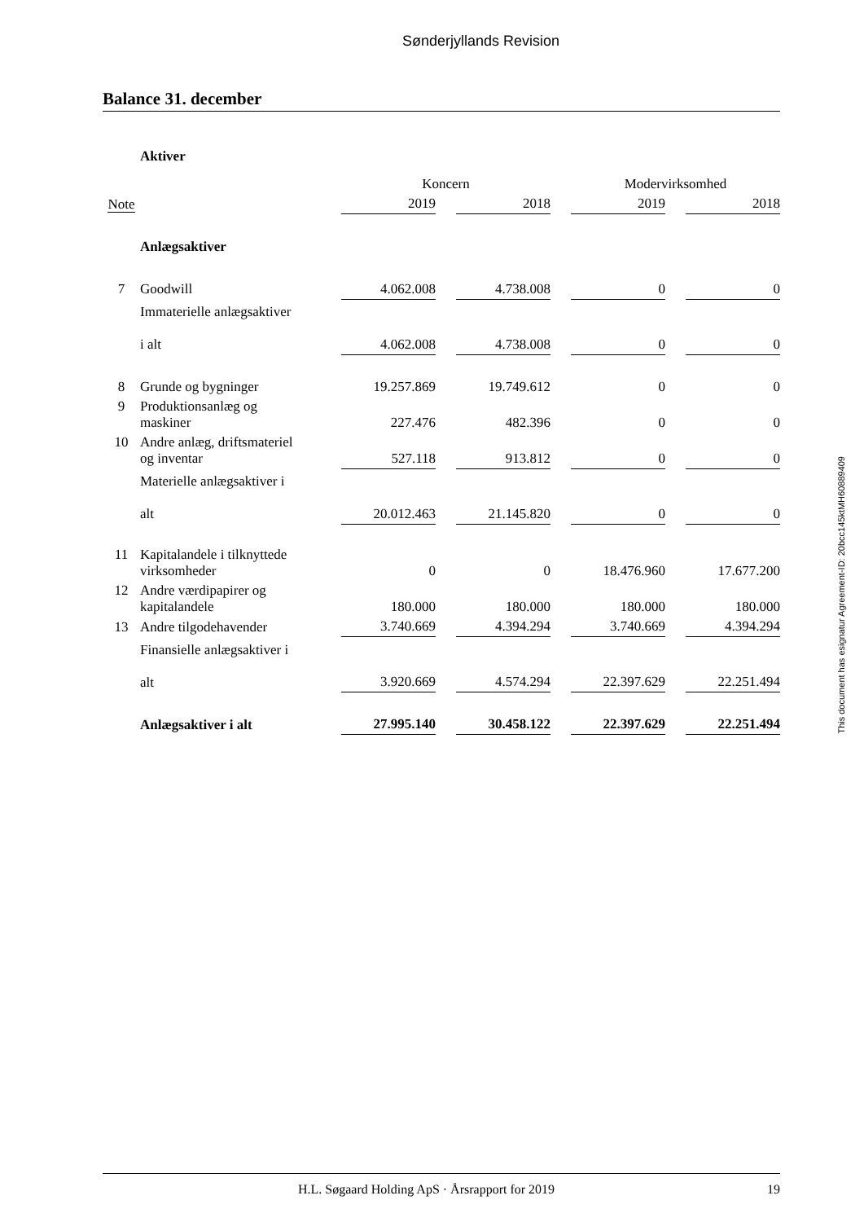Sønderjyllands Revision
Balance 31. december
| | Aktiver | | | | | | | |
| | | Koncern | | | | Modervirksomhed | | |
| Note | | 2019 | | 2018 | | 2019 | | 2018 |
| | Anlægsaktiver | | | | | | | |
| 7 | Goodwill | 4.062.008 | | 4.738.008 | | 0 | | 0 |
| | Immaterielle anlægsaktiver i alt | 4.062.008 | | 4.738.008 | | 0 | | 0 |
| 8 | Grunde og bygninger | 19.257.869 | | 19.749.612 | | 0 | | 0 |
| 9 | Produktionsanlæg og maskiner | 227.476 | | 482.396 | | 0 | | 0 |
| 10 | Andre anlæg, driftsmateriel og inventar | 527.118 | | 913.812 | | 0 | | 0 |
| | Materielle anlægsaktiver i alt | 20.012.463 | | 21.145.820 | | 0 | | 0 |
| 11 | Kapitalandele i tilknyttede virksomheder | 0 | | 0 | | 18.476.960 | | 17.677.200 |
| 12 | Andre værdipapirer og kapitalandele | 180.000 | | 180.000 | | 180.000 | | 180.000 |
| 13 | Andre tilgodehavender | 3.740.669 | | 4.394.294 | | 3.740.669 | | 4.394.294 |
| | Finansielle anlægsaktiver i alt | 3.920.669 | | 4.574.294 | | 22.397.629 | | 22.251.494 |
| | Anlægsaktiver i alt | 27.995.140 | | 30.458.122 | | 22.397.629 | | 22.251.494 |
This document has esignatur Agreement-ID: 20bcc145ktMH60889409
H.L. Søgaard Holding ApS · Årsrapport for 2019 19